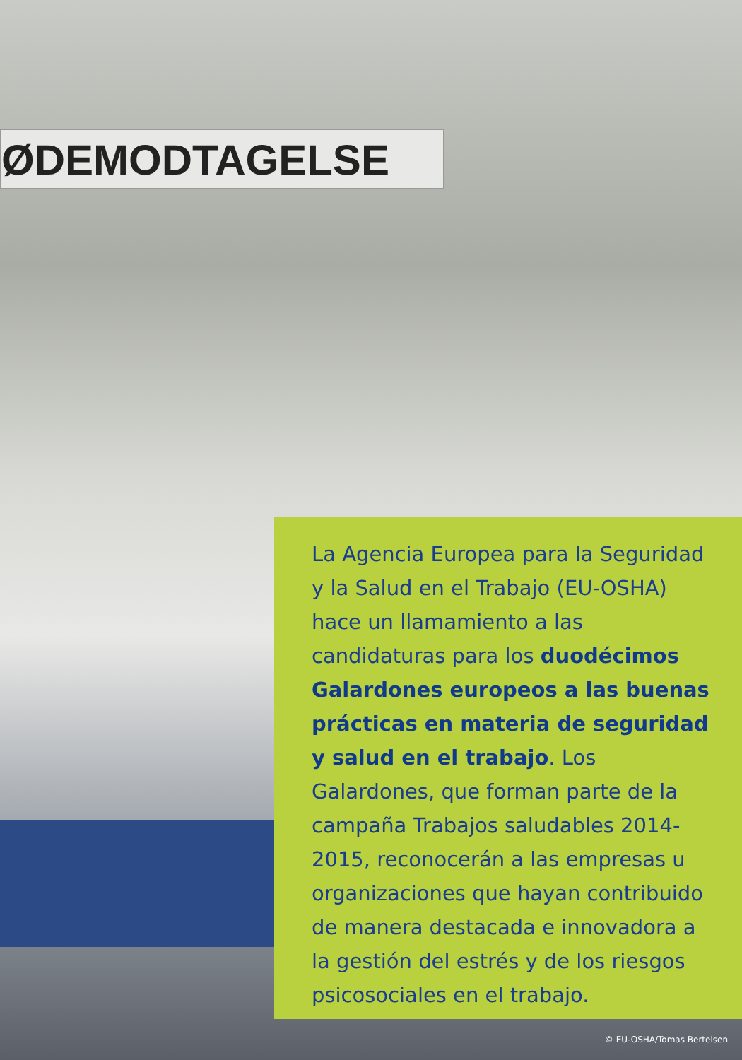ØDEMODTAGELSE
La Agencia Europea para la Seguridad y la Salud en el Trabajo (EU-OSHA) hace un llamamiento a las candidaturas para los duodécimos Galardones europeos a las buenas prácticas en materia de seguridad y salud en el trabajo. Los Galardones, que forman parte de la campaña Trabajos saludables 2014-2015, reconocerán a las empresas u organizaciones que hayan contribuido de manera destacada e innovadora a la gestión del estrés y de los riesgos psicosociales en el trabajo.
© EU-OSHA/Tomas Bertelsen